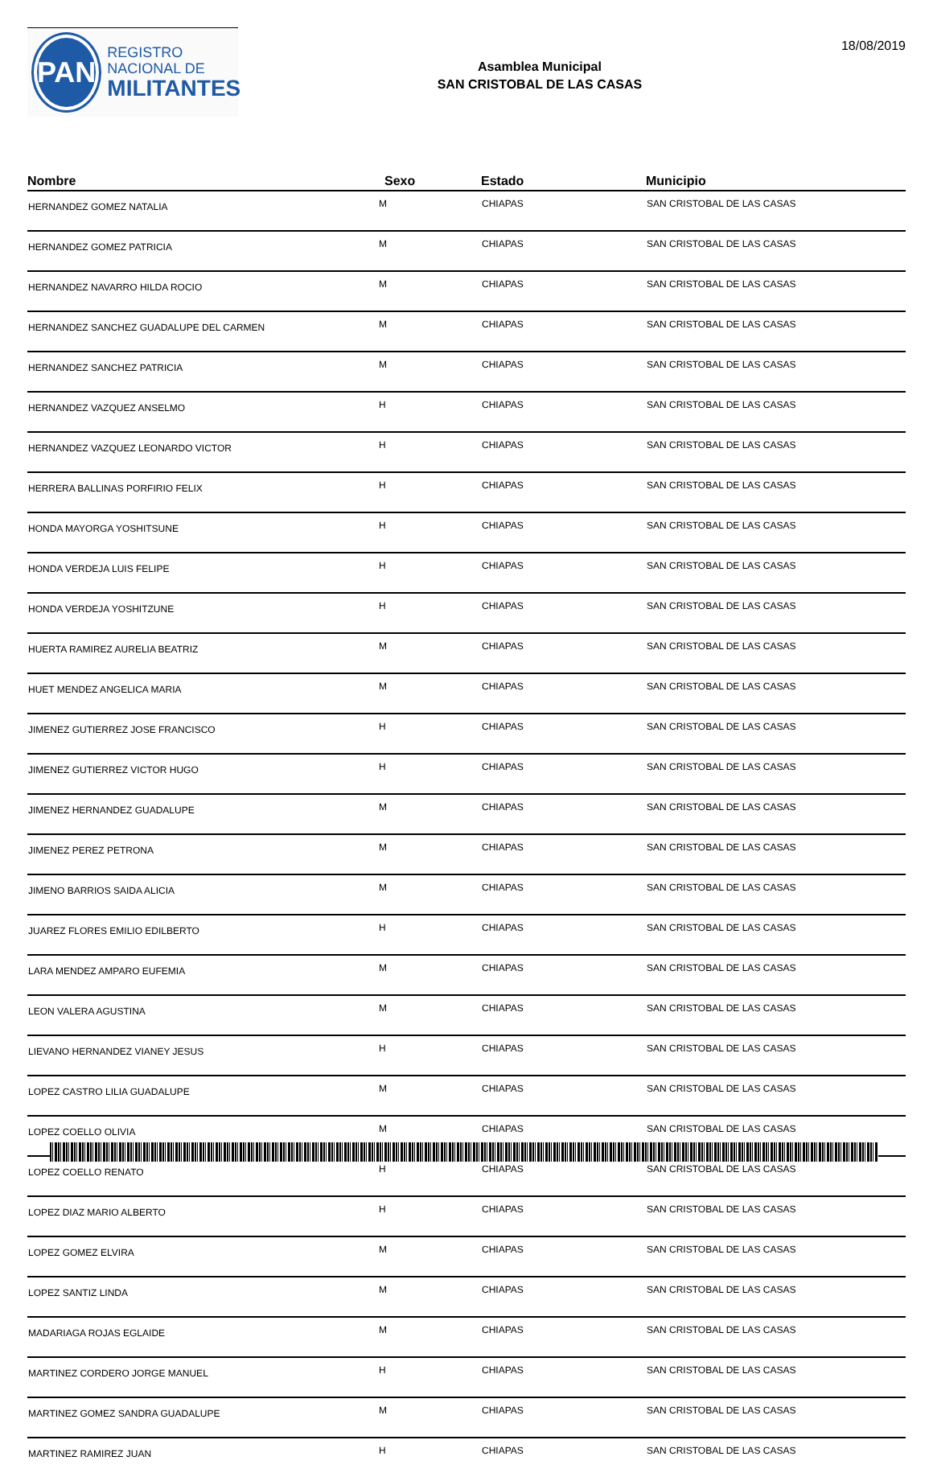PAN
REGISTRO
NACIONAL DE
MILITANTES
Asamblea Municipal
SAN CRISTOBAL DE LAS CASAS
18/08/2019
| Nombre | Sexo | Estado | Municipio |
| --- | --- | --- | --- |
| HERNANDEZ GOMEZ NATALIA | M | CHIAPAS | SAN CRISTOBAL DE LAS CASAS |
| HERNANDEZ GOMEZ PATRICIA | M | CHIAPAS | SAN CRISTOBAL DE LAS CASAS |
| HERNANDEZ NAVARRO HILDA ROCIO | M | CHIAPAS | SAN CRISTOBAL DE LAS CASAS |
| HERNANDEZ SANCHEZ GUADALUPE DEL CARMEN | M | CHIAPAS | SAN CRISTOBAL DE LAS CASAS |
| HERNANDEZ SANCHEZ PATRICIA | M | CHIAPAS | SAN CRISTOBAL DE LAS CASAS |
| HERNANDEZ VAZQUEZ ANSELMO | H | CHIAPAS | SAN CRISTOBAL DE LAS CASAS |
| HERNANDEZ VAZQUEZ LEONARDO VICTOR | H | CHIAPAS | SAN CRISTOBAL DE LAS CASAS |
| HERRERA BALLINAS PORFIRIO FELIX | H | CHIAPAS | SAN CRISTOBAL DE LAS CASAS |
| HONDA MAYORGA YOSHITSUNE | H | CHIAPAS | SAN CRISTOBAL DE LAS CASAS |
| HONDA VERDEJA LUIS FELIPE | H | CHIAPAS | SAN CRISTOBAL DE LAS CASAS |
| HONDA VERDEJA YOSHITZUNE | H | CHIAPAS | SAN CRISTOBAL DE LAS CASAS |
| HUERTA RAMIREZ AURELIA BEATRIZ | M | CHIAPAS | SAN CRISTOBAL DE LAS CASAS |
| HUET MENDEZ ANGELICA MARIA | M | CHIAPAS | SAN CRISTOBAL DE LAS CASAS |
| JIMENEZ GUTIERREZ JOSE FRANCISCO | H | CHIAPAS | SAN CRISTOBAL DE LAS CASAS |
| JIMENEZ GUTIERREZ VICTOR HUGO | H | CHIAPAS | SAN CRISTOBAL DE LAS CASAS |
| JIMENEZ HERNANDEZ GUADALUPE | M | CHIAPAS | SAN CRISTOBAL DE LAS CASAS |
| JIMENEZ PEREZ PETRONA | M | CHIAPAS | SAN CRISTOBAL DE LAS CASAS |
| JIMENO BARRIOS SAIDA ALICIA | M | CHIAPAS | SAN CRISTOBAL DE LAS CASAS |
| JUAREZ FLORES EMILIO EDILBERTO | H | CHIAPAS | SAN CRISTOBAL DE LAS CASAS |
| LARA MENDEZ AMPARO EUFEMIA | M | CHIAPAS | SAN CRISTOBAL DE LAS CASAS |
| LEON VALERA AGUSTINA | M | CHIAPAS | SAN CRISTOBAL DE LAS CASAS |
| LIEVANO HERNANDEZ VIANEY JESUS | H | CHIAPAS | SAN CRISTOBAL DE LAS CASAS |
| LOPEZ CASTRO LILIA GUADALUPE | M | CHIAPAS | SAN CRISTOBAL DE LAS CASAS |
| LOPEZ COELLO OLIVIA | M | CHIAPAS | SAN CRISTOBAL DE LAS CASAS |
| LOPEZ COELLO RENATO | H | CHIAPAS | SAN CRISTOBAL DE LAS CASAS |
| LOPEZ DIAZ MARIO ALBERTO | H | CHIAPAS | SAN CRISTOBAL DE LAS CASAS |
| LOPEZ GOMEZ ELVIRA | M | CHIAPAS | SAN CRISTOBAL DE LAS CASAS |
| LOPEZ SANTIZ LINDA | M | CHIAPAS | SAN CRISTOBAL DE LAS CASAS |
| MADARIAGA ROJAS EGLAIDE | M | CHIAPAS | SAN CRISTOBAL DE LAS CASAS |
| MARTINEZ CORDERO JORGE MANUEL | H | CHIAPAS | SAN CRISTOBAL DE LAS CASAS |
| MARTINEZ GOMEZ SANDRA GUADALUPE | M | CHIAPAS | SAN CRISTOBAL DE LAS CASAS |
| MARTINEZ RAMIREZ JUAN | H | CHIAPAS | SAN CRISTOBAL DE LAS CASAS |